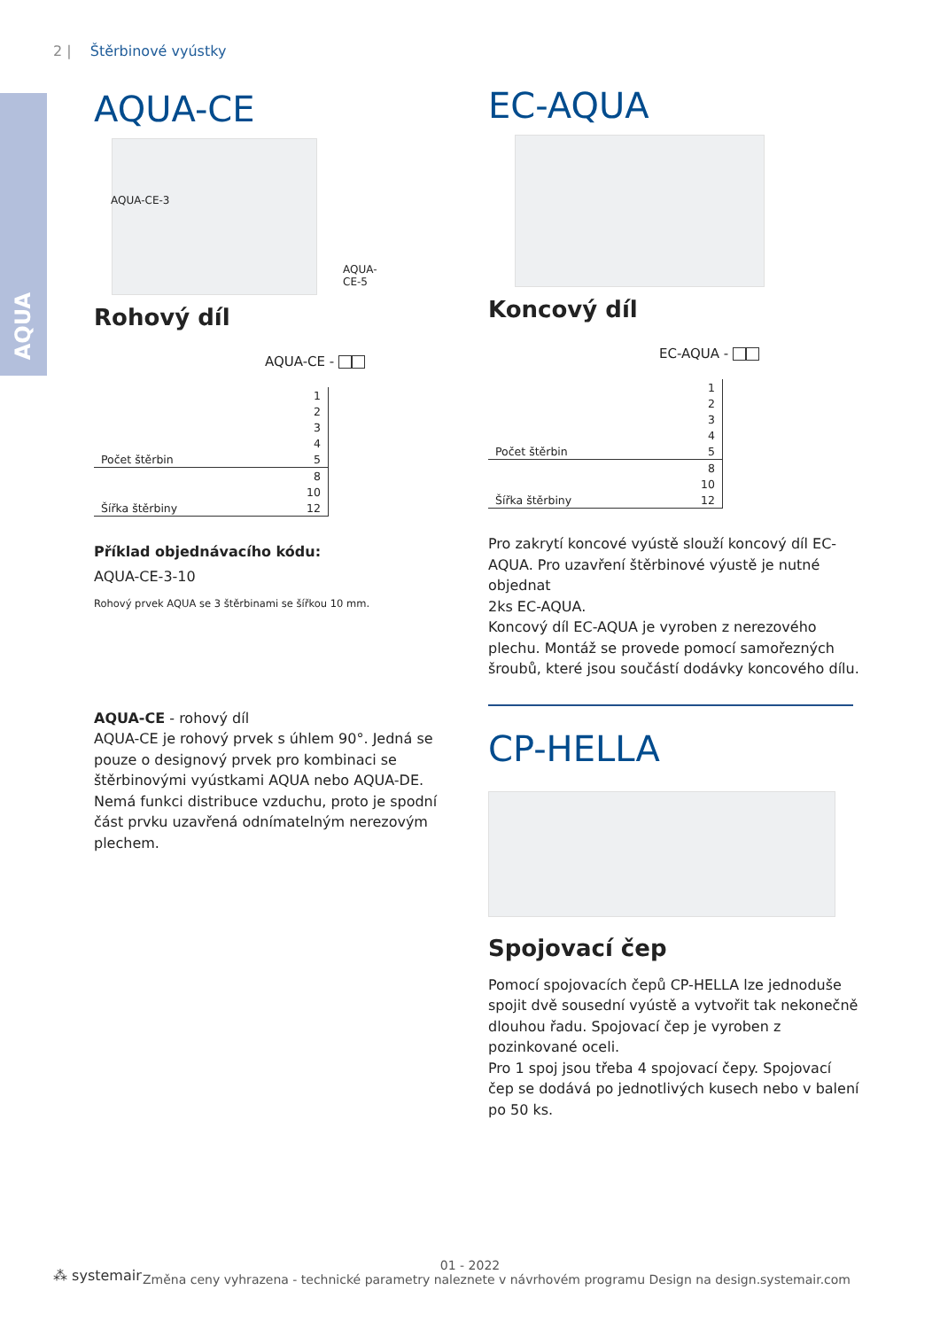2 | Štěrbinové vyústky
AQUA
AQUA-CE
AQUA-CE-3
AQUA-CE-5
Rohový díl
AQUA-CE -
| | 1 |
| | 2 |
| | 3 |
| | 4 |
| Počet štěrbin | 5 |
| | 8 |
| | 10 |
| Šířka štěrbiny | 12 |
Příklad objednávacího kódu:
AQUA-CE-3-10
Rohový prvek AQUA se 3 štěrbinami se šířkou 10 mm.
AQUA-CE - rohový díl
AQUA-CE je rohový prvek s úhlem 90°. Jedná se pouze o designový prvek pro kombinaci se štěrbinovými vyústkami AQUA nebo AQUA-DE. Nemá funkci distribuce vzduchu, proto je spodní část prvku uzavřená odnímatelným nerezovým plechem.
EC-AQUA
Koncový díl
EC-AQUA -
| | 1 |
| | 2 |
| | 3 |
| | 4 |
| Počet štěrbin | 5 |
| | 8 |
| | 10 |
| Šířka štěrbiny | 12 |
Pro zakrytí koncové vyústě slouží koncový díl EC-AQUA. Pro uzavření štěrbinové výustě je nutné objednat
2ks EC-AQUA.
Koncový díl EC-AQUA je vyroben z nerezového plechu. Montáž se provede pomocí samořezných šroubů, které jsou součástí dodávky koncového dílu.
CP-HELLA
Spojovací čep
Pomocí spojovacích čepů CP-HELLA lze jednoduše spojit dvě sousední vyústě a vytvořit tak nekonečně dlouhou řadu. Spojovací čep je vyroben z pozinkované oceli.
Pro 1 spoj jsou třeba 4 spojovací čepy. Spojovací čep se dodává po jednotlivých kusech nebo v balení po 50 ks.
⁂ systemair
01 - 2022
Změna ceny vyhrazena - technické parametry naleznete v návrhovém programu Design na design.systemair.com